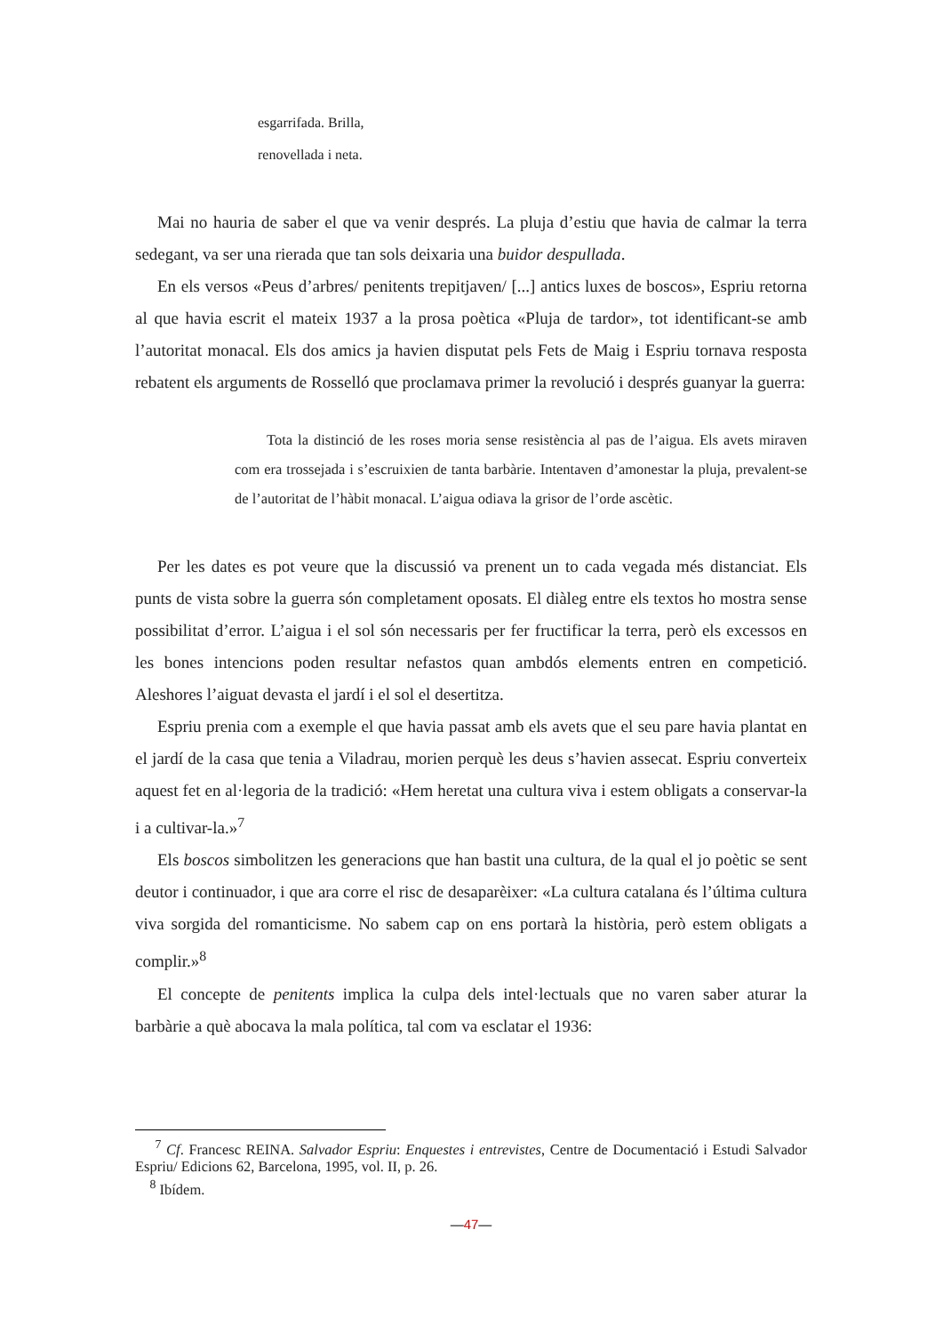esgarrifada. Brilla,
renovellada i neta.
Mai no hauria de saber el que va venir després. La pluja d’estiu que havia de calmar la terra sedegant, va ser una rierada que tan sols deixaria una buidor despullada.
En els versos «Peus d’arbres/ penitents trepitjaven/ [...] antics luxes de boscos», Espriu retorna al que havia escrit el mateix 1937 a la prosa poètica «Pluja de tardor», tot identificant-se amb l’autoritat monacal. Els dos amics ja havien disputat pels Fets de Maig i Espriu tornava resposta rebatent els arguments de Rosselló que proclamava primer la revolució i després guanyar la guerra:
Tota la distinció de les roses moria sense resistència al pas de l’aigua. Els avets miraven com era trossejada i s’escruixien de tanta barbàrie. Intentaven d’amonestar la pluja, prevalent-se de l’autoritat de l’hàbit monacal. L’aigua odiava la grisor de l’orde ascètic.
Per les dates es pot veure que la discussió va prenent un to cada vegada més distanciat. Els punts de vista sobre la guerra són completament oposats. El diàleg entre els textos ho mostra sense possibilitat d’error. L’aigua i el sol són necessaris per fer fructificar la terra, però els excessos en les bones intencions poden resultar nefastos quan ambdós elements entren en competició. Aleshores l’aiguat devasta el jardí i el sol el desertitza.
Espriu prenia com a exemple el que havia passat amb els avets que el seu pare havia plantat en el jardí de la casa que tenia a Viladrau, morien perquè les deus s’havien assecat. Espriu converteix aquest fet en al·legoria de la tradició: «Hem heretat una cultura viva i estem obligats a conservar-la i a cultivar-la.»<sup>7</sup>
Els boscos simbolitzen les generacions que han bastit una cultura, de la qual el jo poètic se sent deutor i continuador, i que ara corre el risc de desaparèixer: «La cultura catalana és l’última cultura viva sorgida del romanticisme. No sabem cap on ens portarà la història, però estem obligats a complir.»<sup>8</sup>
El concepte de penitents implica la culpa dels intel·lectuals que no varen saber aturar la barbàrie a què abocava la mala política, tal com va esclatar el 1936:
<sup>7</sup> Cf. Francesc REINA. Salvador Espriu: Enquestes i entrevistes, Centre de Documentació i Estudi Salvador Espriu/ Edicions 62, Barcelona, 1995, vol. II, p. 26.
<sup>8</sup> Ibídem.
—47—